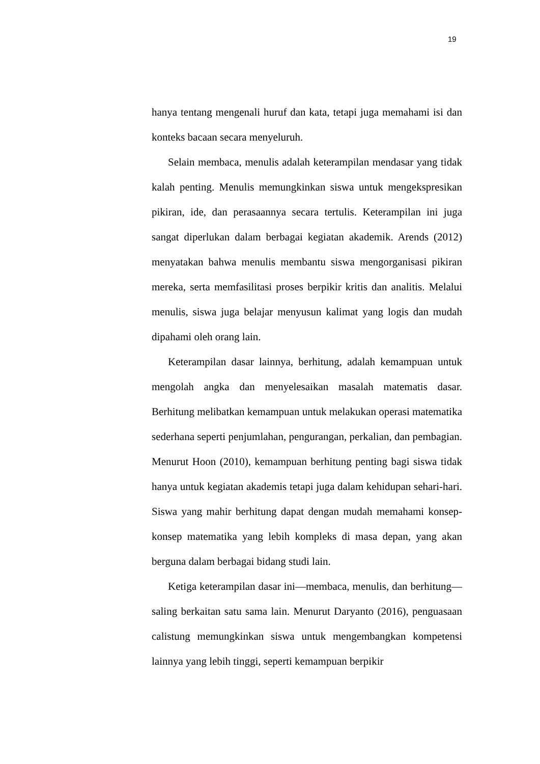19
hanya tentang mengenali huruf dan kata, tetapi juga memahami isi dan konteks bacaan secara menyeluruh.
Selain membaca, menulis adalah keterampilan mendasar yang tidak kalah penting. Menulis memungkinkan siswa untuk mengekspresikan pikiran, ide, dan perasaannya secara tertulis. Keterampilan ini juga sangat diperlukan dalam berbagai kegiatan akademik. Arends (2012) menyatakan bahwa menulis membantu siswa mengorganisasi pikiran mereka, serta memfasilitasi proses berpikir kritis dan analitis. Melalui menulis, siswa juga belajar menyusun kalimat yang logis dan mudah dipahami oleh orang lain.
Keterampilan dasar lainnya, berhitung, adalah kemampuan untuk mengolah angka dan menyelesaikan masalah matematis dasar. Berhitung melibatkan kemampuan untuk melakukan operasi matematika sederhana seperti penjumlahan, pengurangan, perkalian, dan pembagian. Menurut Hoon (2010), kemampuan berhitung penting bagi siswa tidak hanya untuk kegiatan akademis tetapi juga dalam kehidupan sehari-hari. Siswa yang mahir berhitung dapat dengan mudah memahami konsep-konsep matematika yang lebih kompleks di masa depan, yang akan berguna dalam berbagai bidang studi lain.
Ketiga keterampilan dasar ini—membaca, menulis, dan berhitung—saling berkaitan satu sama lain. Menurut Daryanto (2016), penguasaan calistung memungkinkan siswa untuk mengembangkan kompetensi lainnya yang lebih tinggi, seperti kemampuan berpikir